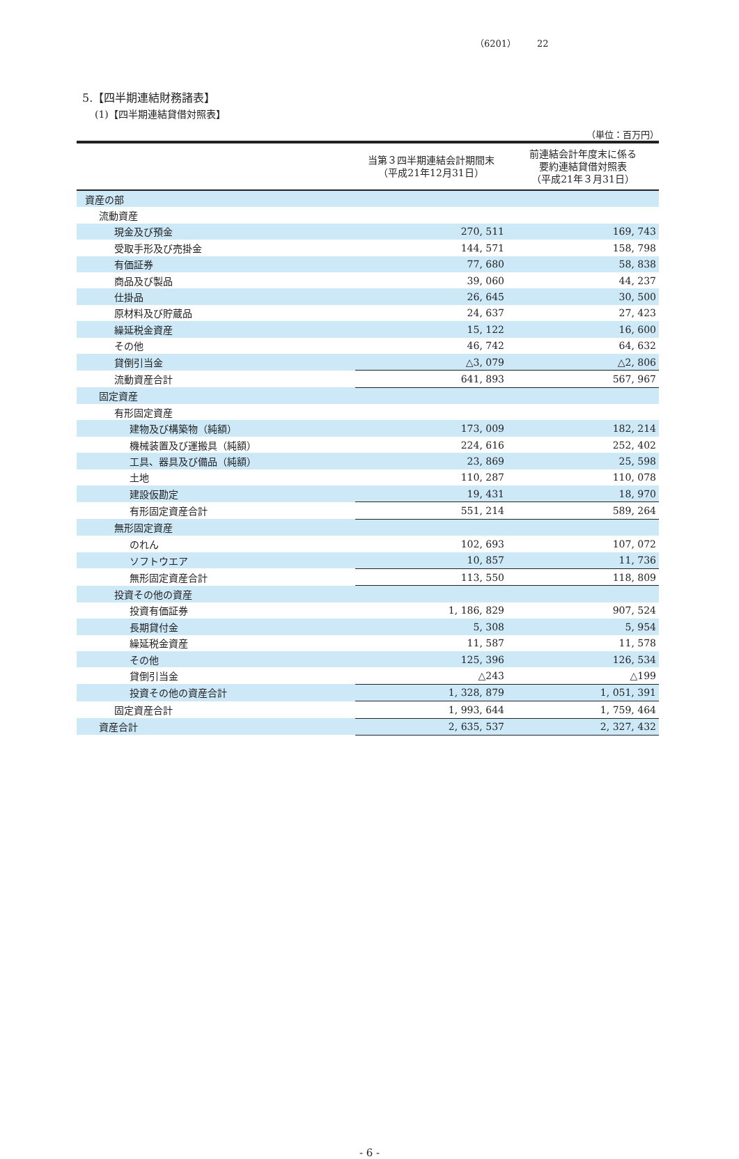（6201） 22
5.【四半期連結財務諸表】
(1)【四半期連結貸借対照表】
（単位：百万円）
| | 当第３四半期連結会計期間末 （平成21年12月31日） | 前連結会計年度末に係る 要約連結貸借対照表 （平成21年３月31日） |
| --- | --- | --- |
| 資産の部 | | |
| 流動資産 | | |
| 現金及び預金 | 270, 511 | 169, 743 |
| 受取手形及び売掛金 | 144, 571 | 158, 798 |
| 有価証券 | 77, 680 | 58, 838 |
| 商品及び製品 | 39, 060 | 44, 237 |
| 仕掛品 | 26, 645 | 30, 500 |
| 原材料及び貯蔵品 | 24, 637 | 27, 423 |
| 繰延税金資産 | 15, 122 | 16, 600 |
| その他 | 46, 742 | 64, 632 |
| 貸倒引当金 | △3, 079 | △2, 806 |
| 流動資産合計 | 641, 893 | 567, 967 |
| 固定資産 | | |
| 有形固定資産 | | |
| 建物及び構築物（純額） | 173, 009 | 182, 214 |
| 機械装置及び運搬具（純額） | 224, 616 | 252, 402 |
| 工具、器具及び備品（純額） | 23, 869 | 25, 598 |
| 土地 | 110, 287 | 110, 078 |
| 建設仮勘定 | 19, 431 | 18, 970 |
| 有形固定資産合計 | 551, 214 | 589, 264 |
| 無形固定資産 | | |
| のれん | 102, 693 | 107, 072 |
| ソフトウエア | 10, 857 | 11, 736 |
| 無形固定資産合計 | 113, 550 | 118, 809 |
| 投資その他の資産 | | |
| 投資有価証券 | 1, 186, 829 | 907, 524 |
| 長期貸付金 | 5, 308 | 5, 954 |
| 繰延税金資産 | 11, 587 | 11, 578 |
| その他 | 125, 396 | 126, 534 |
| 貸倒引当金 | △243 | △199 |
| 投資その他の資産合計 | 1, 328, 879 | 1, 051, 391 |
| 固定資産合計 | 1, 993, 644 | 1, 759, 464 |
| 資産合計 | 2, 635, 537 | 2, 327, 432 |
- 6 -